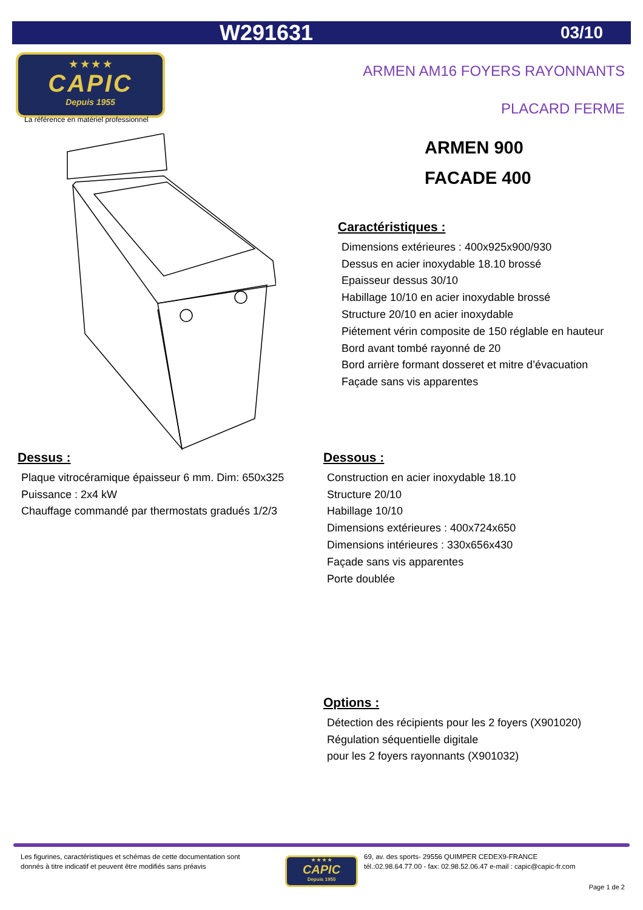W291631 03/10
★ ★ ★ ★
CAPIC
Depuis 1955
La référence en matériel professionnel
ARMEN AM16 FOYERS RAYONNANTS
PLACARD FERME
ARMEN 900
FACADE 400
Caractéristiques :
Dimensions extérieures : 400x925x900/930
Dessus en acier inoxydable 18.10 brossé
Epaisseur dessus 30/10
Habillage 10/10 en acier inoxydable brossé
Structure 20/10 en acier inoxydable
Piétement vérin composite de 150 réglable en hauteur
Bord avant tombé rayonné de 20
Bord arrière formant dosseret et mitre d’évacuation
Façade sans vis apparentes
Dessus :
Plaque vitrocéramique épaisseur 6 mm. Dim: 650x325
Puissance : 2x4 kW
Chauffage commandé par thermostats gradués 1/2/3
Dessous :
Construction en acier inoxydable 18.10
Structure 20/10
Habillage 10/10
Dimensions extérieures : 400x724x650
Dimensions intérieures : 330x656x430
Façade sans vis apparentes
Porte doublée
Options :
Détection des récipients pour les 2 foyers (X901020)
Régulation séquentielle digitale
pour les 2 foyers rayonnants (X901032)
Les figurines, caractéristiques et schémas de cette documentation sont
donnés à titre indicatif et peuvent être modifiés sans préavis
★ ★ ★ ★
CAPIC
Depuis 1955
69, av. des sports- 29556 QUIMPER CEDEX9-FRANCE
tél.:02.98.64.77.00 - fax: 02.98.52.06.47 e-mail : capic@capic-fr.com
Page 1 de 2